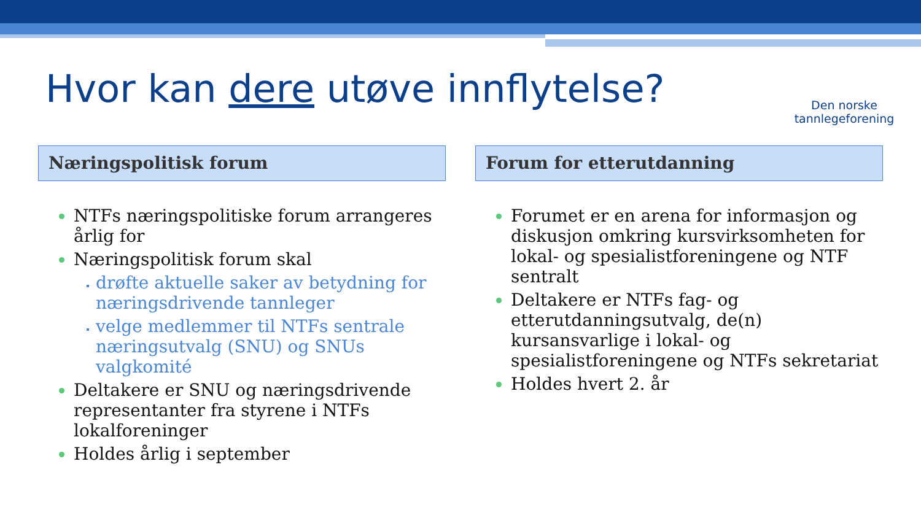Hvor kan dere utøve innflytelse?
Den norske
tannlegeforening
Næringspolitisk forum
NTFs næringspolitiske forum arrangeres årlig for
Næringspolitisk forum skal
drøfte aktuelle saker av betydning for næringsdrivende tannleger
velge medlemmer til NTFs sentrale næringsutvalg (SNU) og SNUs valgkomité
Deltakere er SNU og næringsdrivende representanter fra styrene i NTFs lokalforeninger
Holdes årlig i september
Forum for etterutdanning
Forumet er en arena for informasjon og diskusjon omkring kursvirksomheten for lokal- og spesialistforeningene og NTF sentralt
Deltakere er NTFs fag- og etterutdanningsutvalg, de(n) kursansvarlige i lokal- og spesialistforeningene og NTFs sekretariat
Holdes hvert 2. år